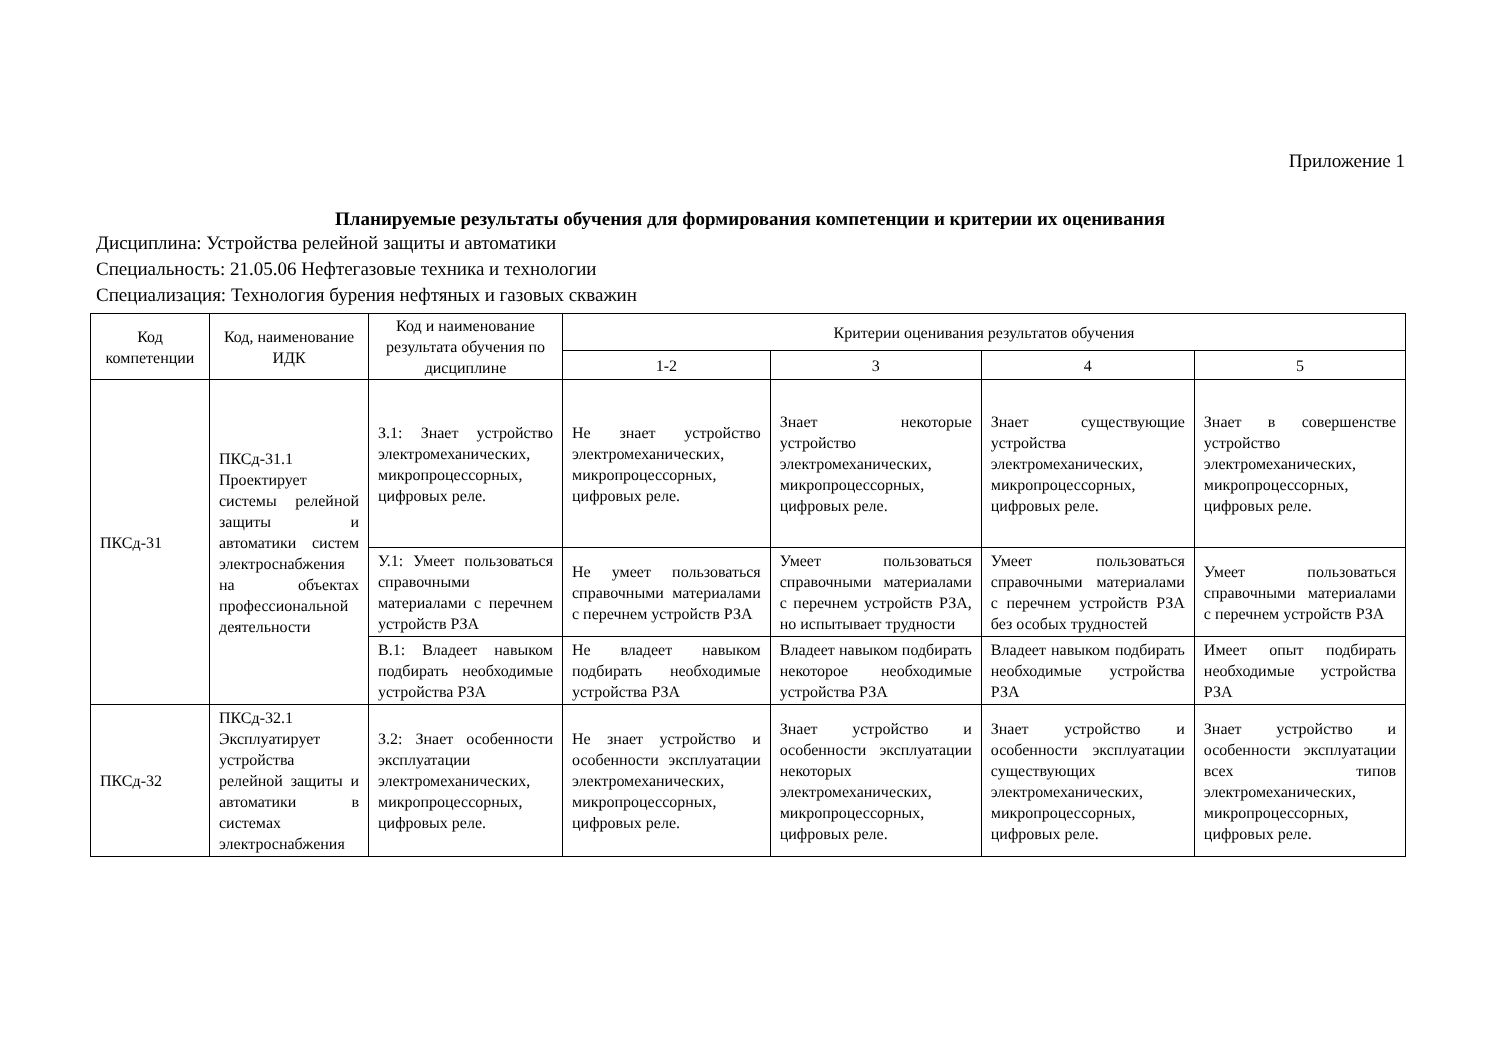Приложение 1
Планируемые результаты обучения для формирования компетенции и критерии их оценивания
Дисциплина: Устройства релейной защиты и автоматики
Специальность: 21.05.06 Нефтегазовые техника и технологии
Специализация: Технология бурения нефтяных и газовых скважин
| Код компетенции | Код, наименование ИДК | Код и наименование результата обучения по дисциплине | Критерии оценивания результатов обучения | | | |
| --- | --- | --- | --- | --- | --- | --- |
| | | | 1-2 | 3 | 4 | 5 |
| ПКСд-31 | ПКСд-31.1 Проектирует системы релейной защиты и автоматики систем электроснабжения на объектах профессиональной деятельности | З.1: Знает устройство электромеханических, микропроцессорных, цифровых реле. | Не знает устройство электромеханических, микропроцессорных, цифровых реле. | Знает некоторые устройство электромеханических, микропроцессорных, цифровых реле. | Знает существующие устройства электромеханических, микропроцессорных, цифровых реле. | Знает в совершенстве устройство электромеханических, микропроцессорных, цифровых реле. |
| | | У.1: Умеет пользоваться справочными материалами с перечнем устройств РЗА | Не умеет пользоваться справочными материалами с перечнем устройств РЗА | Умеет пользоваться справочными материалами с перечнем устройств РЗА, но испытывает трудности | Умеет пользоваться справочными материалами с перечнем устройств РЗА без особых трудностей | Умеет пользоваться справочными материалами с перечнем устройств РЗА |
| | | В.1: Владеет навыком подбирать необходимые устройства РЗА | Не владеет навыком подбирать необходимые устройства РЗА | Владеет навыком подбирать некоторое необходимые устройства РЗА | Владеет навыком подбирать необходимые устройства РЗА | Имеет опыт подбирать необходимые устройства РЗА |
| ПКСд-32 | ПКСд-32.1 Эксплуатирует устройства релейной защиты и автоматики в системах электроснабжения | З.2: Знает особенности эксплуатации электромеханических, микропроцессорных, цифровых реле. | Не знает устройство и особенности эксплуатации электромеханических, микропроцессорных, цифровых реле. | Знает устройство и особенности эксплуатации некоторых электромеханических, микропроцессорных, цифровых реле. | Знает устройство и особенности эксплуатации существующих электромеханических, микропроцессорных, цифровых реле. | Знает устройство и особенности эксплуатации всех типов электромеханических, микропроцессорных, цифровых реле. |